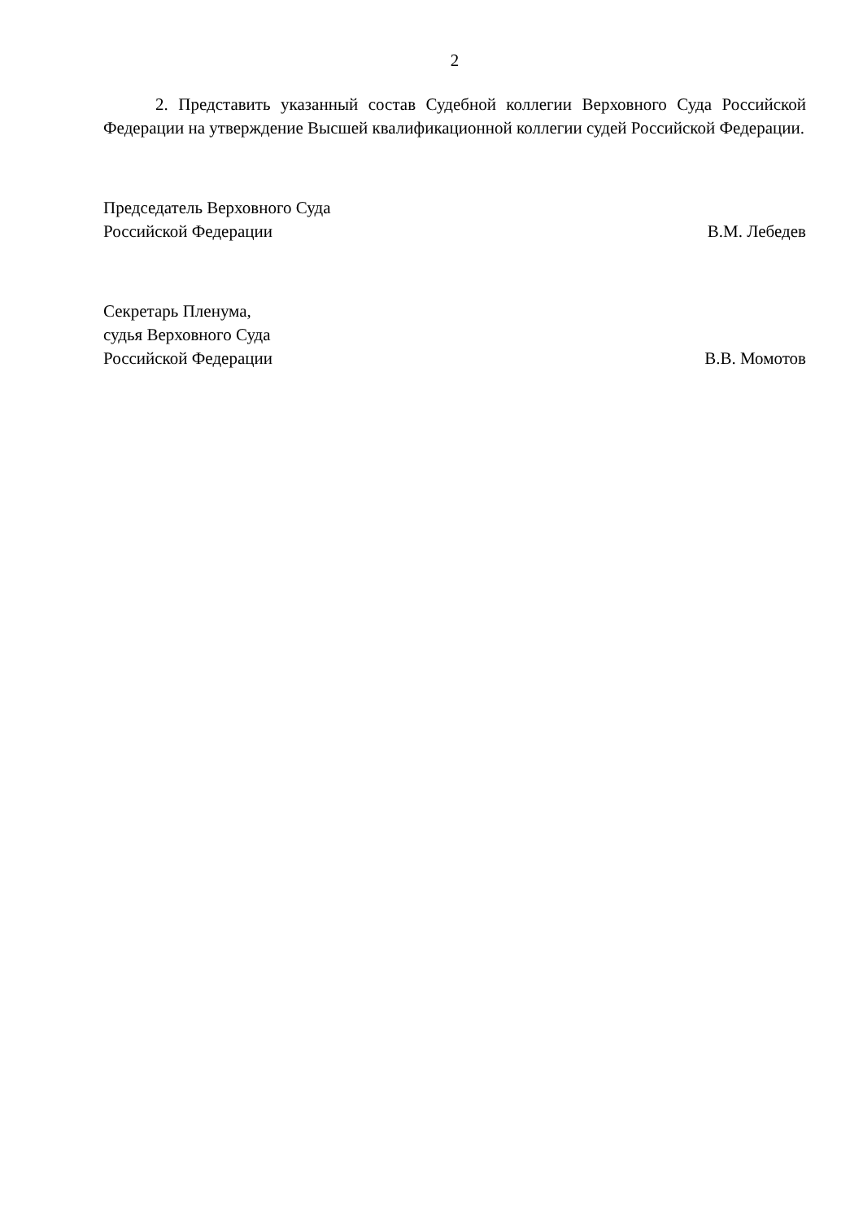2
2. Представить указанный состав Судебной коллегии Верховного Суда Российской Федерации на утверждение Высшей квалификационной коллегии судей Российской Федерации.
Председатель Верховного Суда
Российской Федерации
В.М. Лебедев
Секретарь Пленума,
судья Верховного Суда
Российской Федерации
В.В. Момотов